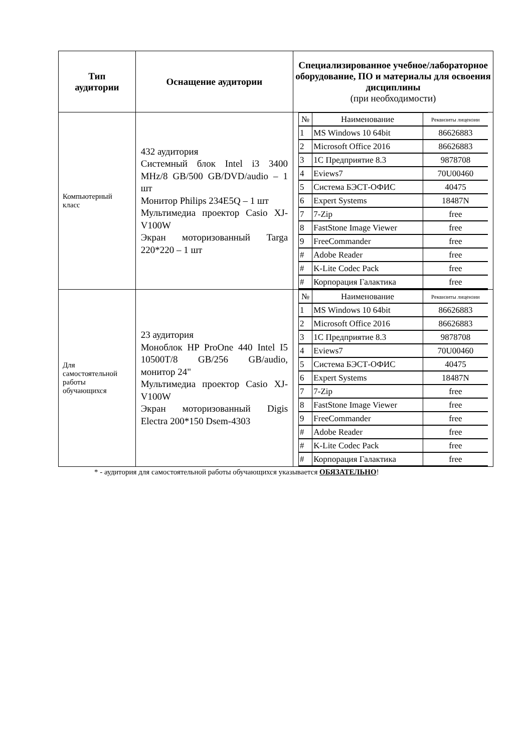| Тип аудитории | Оснащение аудитории | Специализированное учебное/лабораторное оборудование, ПО и материалы для освоения дисциплины (при необходимости) |
| --- | --- | --- |
| Компьютерный класс | 432 аудитория Системный блок Intel i3 3400 MHz/8 GB/500 GB/DVD/audio – 1 шт Монитор Philips 234E5Q – 1 шт Мультимедиа проектор Casio XJ-V100W Экран моторизованный Targa 220*220 – 1 шт | / № / Наименование / Реквизиты лицензии / / --- / --- / --- / / 1 / MS Windows 10 64bit / 86626883 / / 2 / Microsoft Office 2016 / 86626883 / / 3 / 1С Предприятие 8.3 / 9878708 / / 4 / Eviews7 / 70U00460 / / 5 / Система БЭСТ-ОФИС / 40475 / / 6 / Expert Systems / 18487N / / 7 / 7-Zip / free / / 8 / FastStone Image Viewer / free / / 9 / FreeCommander / free / / # / Adobe Reader / free / / # / K-Lite Codec Pack / free / / # / Корпорация Галактика / free / |
| Для самостоятельной работы обучающихся | 23 аудитория Моноблок HP ProOne 440 Intel I5 10500T/8 GB/256 GB/audio, монитор 24" Мультимедиа проектор Casio XJ-V100W Экран моторизованный Digis Electra 200*150 Dsem-4303 | / № / Наименование / Реквизиты лицензии / / --- / --- / --- / / 1 / MS Windows 10 64bit / 86626883 / / 2 / Microsoft Office 2016 / 86626883 / / 3 / 1С Предприятие 8.3 / 9878708 / / 4 / Eviews7 / 70U00460 / / 5 / Система БЭСТ-ОФИС / 40475 / / 6 / Expert Systems / 18487N / / 7 / 7-Zip / free / / 8 / FastStone Image Viewer / free / / 9 / FreeCommander / free / / # / Adobe Reader / free / / # / K-Lite Codec Pack / free / / # / Корпорация Галактика / free / |
* - аудитория для самостоятельной работы обучающихся указывается ОБЯЗАТЕЛЬНО!